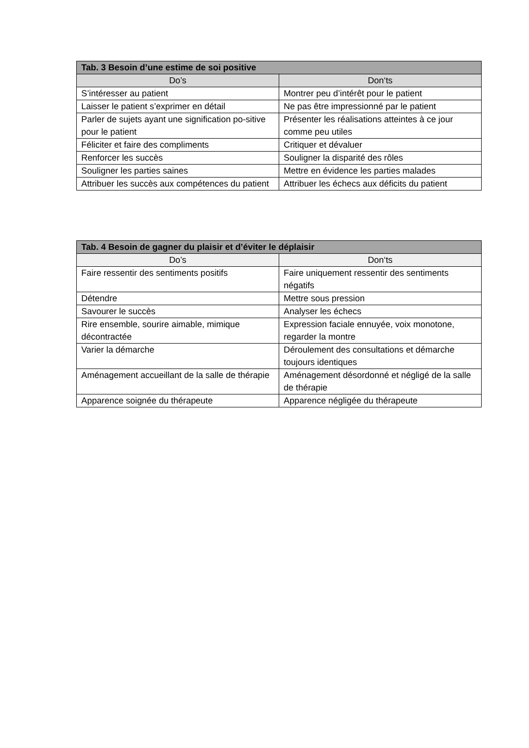| Tab. 3 Besoin d’une estime de soi positive | |
| --- | --- |
| Do’s | Don‘ts |
| S’intéresser au patient | Montrer peu d’intérêt pour le patient |
| Laisser le patient s’exprimer en détail | Ne pas être impressionné par le patient |
| Parler de sujets ayant une signification po-sitive pour le patient | Présenter les réalisations atteintes à ce jour comme peu utiles |
| Féliciter et faire des compliments | Critiquer et dévaluer |
| Renforcer les succès | Souligner la disparité des rôles |
| Souligner les parties saines | Mettre en évidence les parties malades |
| Attribuer les succès aux compétences du patient | Attribuer les échecs aux déficits du patient |
| Tab. 4 Besoin de gagner du plaisir et d’éviter le déplaisir | |
| --- | --- |
| Do’s | Don‘ts |
| Faire ressentir des sentiments positifs | Faire uniquement ressentir des sentiments négatifs |
| Détendre | Mettre sous pression |
| Savourer le succès | Analyser les échecs |
| Rire ensemble, sourire aimable, mimique décontractée | Expression faciale ennuyée, voix monotone, regarder la montre |
| Varier la démarche | Déroulement des consultations et démarche toujours identiques |
| Aménagement accueillant de la salle de thérapie | Aménagement désordonné et négligé de la salle de thérapie |
| Apparence soignée du thérapeute | Apparence négligée du thérapeute |